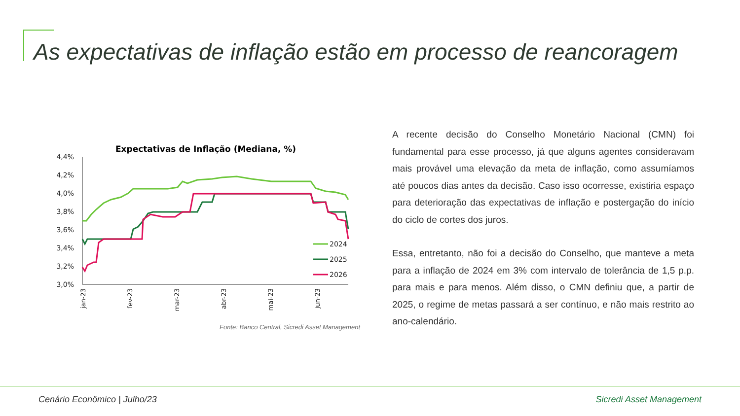As expectativas de inflação estão em processo de reancoragem
Expectativas de Inflação (Mediana, %)
4,4%
4,2%
4,0%
3,8%
3,6%
3,4%
3,2%
3,0%
2024
2025
2026
jan-23
fev-23
mar-23
abr-23
mai-23
jun-23
Fonte: Banco Central, Sicredi Asset Management
A recente decisão do Conselho Monetário Nacional (CMN) foi fundamental para esse processo, já que alguns agentes consideravam mais provável uma elevação da meta de inflação, como assumíamos até poucos dias antes da decisão. Caso isso ocorresse, existiria espaço para deterioração das expectativas de inflação e postergação do início do ciclo de cortes dos juros.
Essa, entretanto, não foi a decisão do Conselho, que manteve a meta para a inflação de 2024 em 3% com intervalo de tolerância de 1,5 p.p. para mais e para menos. Além disso, o CMN definiu que, a partir de 2025, o regime de metas passará a ser contínuo, e não mais restrito ao ano-calendário.
Cenário Econômico | Julho/23 Sicredi Asset Management